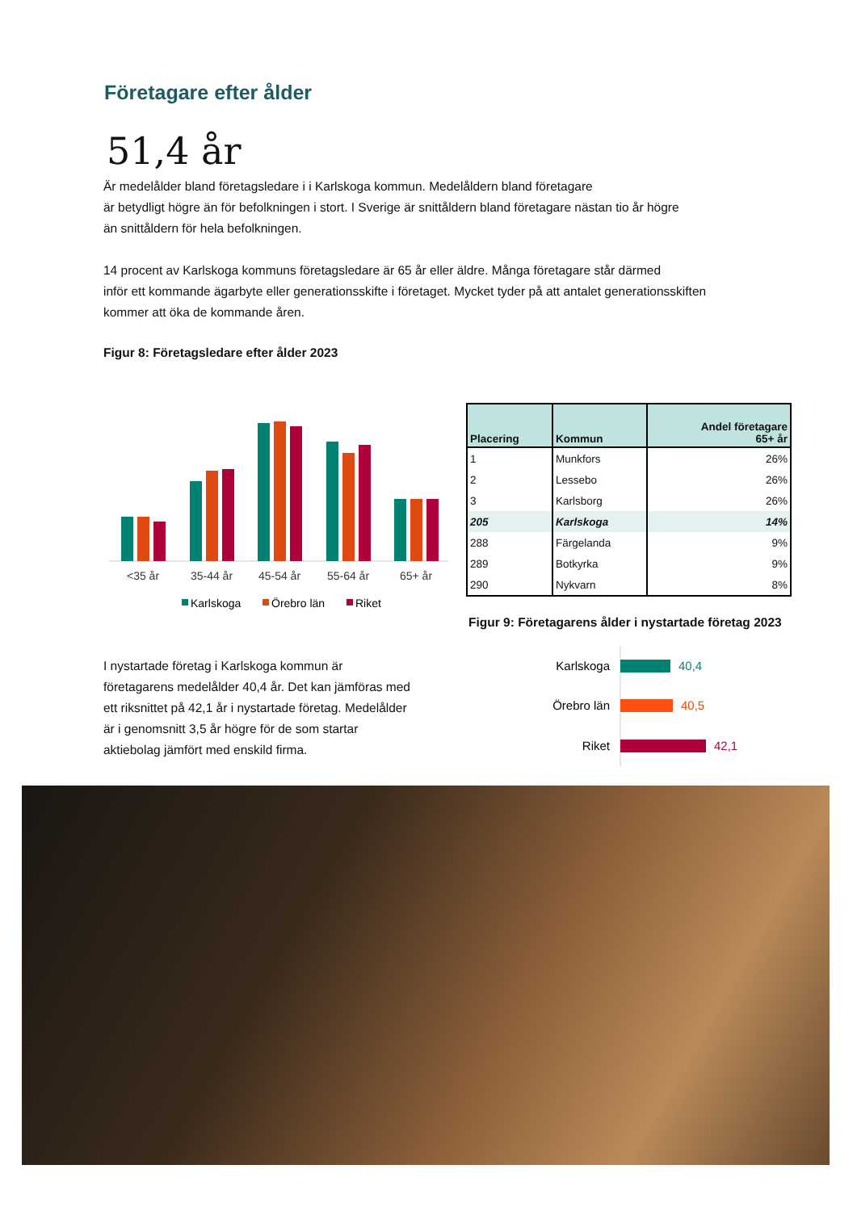Företagare efter ålder
51,4 år
Är medelålder bland företagsledare i i Karlskoga kommun. Medelåldern bland företagare
är betydligt högre än för befolkningen i stort. I Sverige är snittåldern bland företagare nästan tio år högre
än snittåldern för hela befolkningen.
14 procent av Karlskoga kommuns företagsledare är 65 år eller äldre. Många företagare står därmed
inför ett kommande ägarbyte eller generationsskifte i företaget. Mycket tyder på att antalet generationsskiften
kommer att öka de kommande åren.
Figur 8: Företagsledare efter ålder 2023
<35 år
35-44 år
45-54 år
55-64 år
65+ år
Karlskoga
Örebro län
Riket
| Placering | Kommun | Andel företagare 65+ år |
| --- | --- | --- |
| 1 | Munkfors | 26% |
| 2 | Lessebo | 26% |
| 3 | Karlsborg | 26% |
| 205 | Karlskoga | 14% |
| 288 | Färgelanda | 9% |
| 289 | Botkyrka | 9% |
| 290 | Nykvarn | 8% |
Figur 9: Företagarens ålder i nystartade företag 2023
I nystartade företag i Karlskoga kommun är företagarens medelålder 40,4 år. Det kan jämföras med ett riksnittet på 42,1 år i nystartade företag. Medelålder är i genomsnitt 3,5 år högre för de som startar aktiebolag jämfört med enskild firma.
Karlskoga
40,4
Örebro län
40,5
Riket
42,1